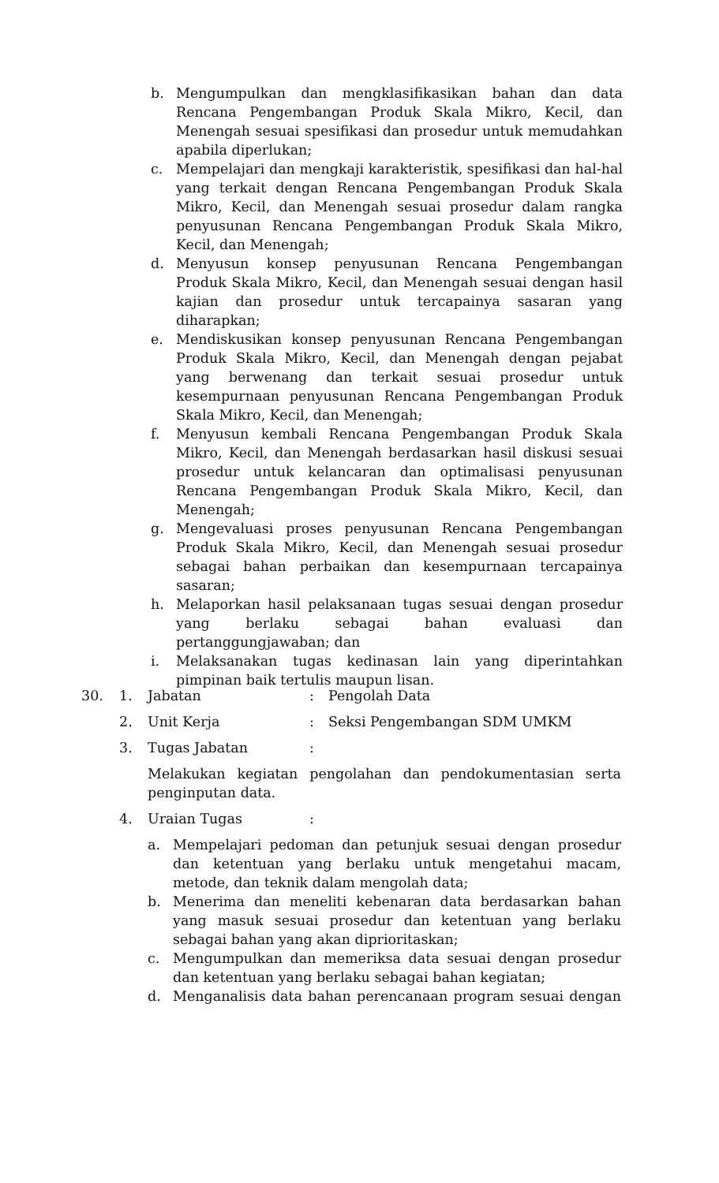b. Mengumpulkan dan mengklasifikasikan bahan dan data Rencana Pengembangan Produk Skala Mikro, Kecil, dan Menengah sesuai spesifikasi dan prosedur untuk memudahkan apabila diperlukan;
c. Mempelajari dan mengkaji karakteristik, spesifikasi dan hal-hal yang terkait dengan Rencana Pengembangan Produk Skala Mikro, Kecil, dan Menengah sesuai prosedur dalam rangka penyusunan Rencana Pengembangan Produk Skala Mikro, Kecil, dan Menengah;
d. Menyusun konsep penyusunan Rencana Pengembangan Produk Skala Mikro, Kecil, dan Menengah sesuai dengan hasil kajian dan prosedur untuk tercapainya sasaran yang diharapkan;
e. Mendiskusikan konsep penyusunan Rencana Pengembangan Produk Skala Mikro, Kecil, dan Menengah dengan pejabat yang berwenang dan terkait sesuai prosedur untuk kesempurnaan penyusunan Rencana Pengembangan Produk Skala Mikro, Kecil, dan Menengah;
f. Menyusun kembali Rencana Pengembangan Produk Skala Mikro, Kecil, dan Menengah berdasarkan hasil diskusi sesuai prosedur untuk kelancaran dan optimalisasi penyusunan Rencana Pengembangan Produk Skala Mikro, Kecil, dan Menengah;
g. Mengevaluasi proses penyusunan Rencana Pengembangan Produk Skala Mikro, Kecil, dan Menengah sesuai prosedur sebagai bahan perbaikan dan kesempurnaan tercapainya sasaran;
h. Melaporkan hasil pelaksanaan tugas sesuai dengan prosedur yang berlaku sebagai bahan evaluasi dan pertanggungjawaban; dan
i. Melaksanakan tugas kedinasan lain yang diperintahkan pimpinan baik tertulis maupun lisan.
30. 1. Jabatan : Pengolah Data
2. Unit Kerja : Seksi Pengembangan SDM UMKM
3. Tugas Jabatan :
Melakukan kegiatan pengolahan dan pendokumentasian serta penginputan data.
4. Uraian Tugas :
a. Mempelajari pedoman dan petunjuk sesuai dengan prosedur dan ketentuan yang berlaku untuk mengetahui macam, metode, dan teknik dalam mengolah data;
b. Menerima dan meneliti kebenaran data berdasarkan bahan yang masuk sesuai prosedur dan ketentuan yang berlaku sebagai bahan yang akan diprioritaskan;
c. Mengumpulkan dan memeriksa data sesuai dengan prosedur dan ketentuan yang berlaku sebagai bahan kegiatan;
d. Menganalisis data bahan perencanaan program sesuai dengan